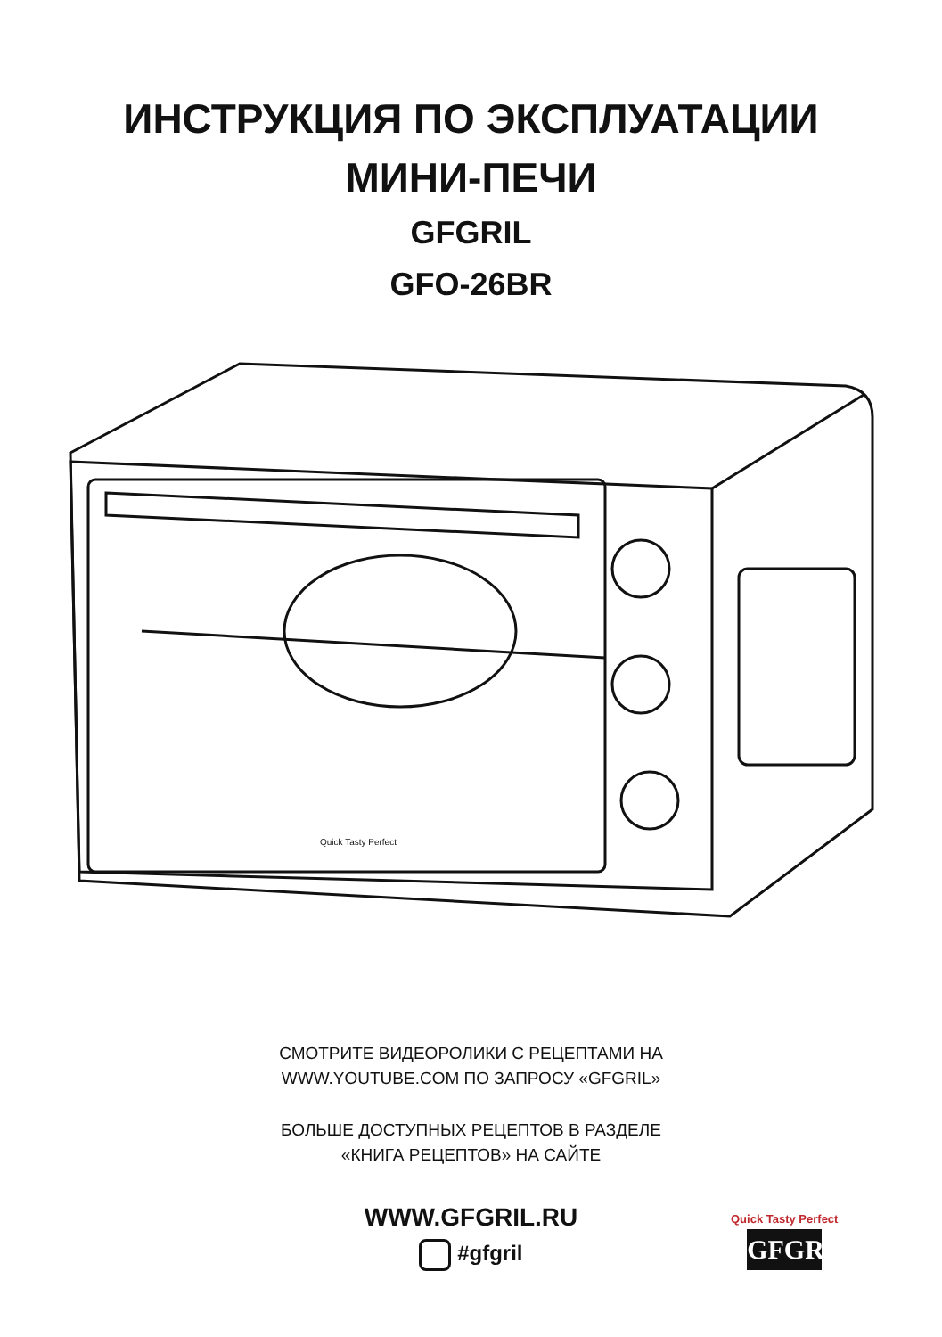ИНСТРУКЦИЯ ПО ЭКСПЛУАТАЦИИ
МИНИ-ПЕЧИ
GFGRIL
GFO-26BR
Quick Tasty Perfect
СМОТРИТЕ ВИДЕОРОЛИКИ С РЕЦЕПТАМИ НА
WWW.YOUTUBE.COM ПО ЗАПРОСУ «GFGRIL»
БОЛЬШЕ ДОСТУПНЫХ РЕЦЕПТОВ В РАЗДЕЛЕ
«КНИГА РЕЦЕПТОВ» НА САЙТЕ
WWW.GFGRIL.RU
#gfgril
Quick Tasty Perfect
GFGRIL